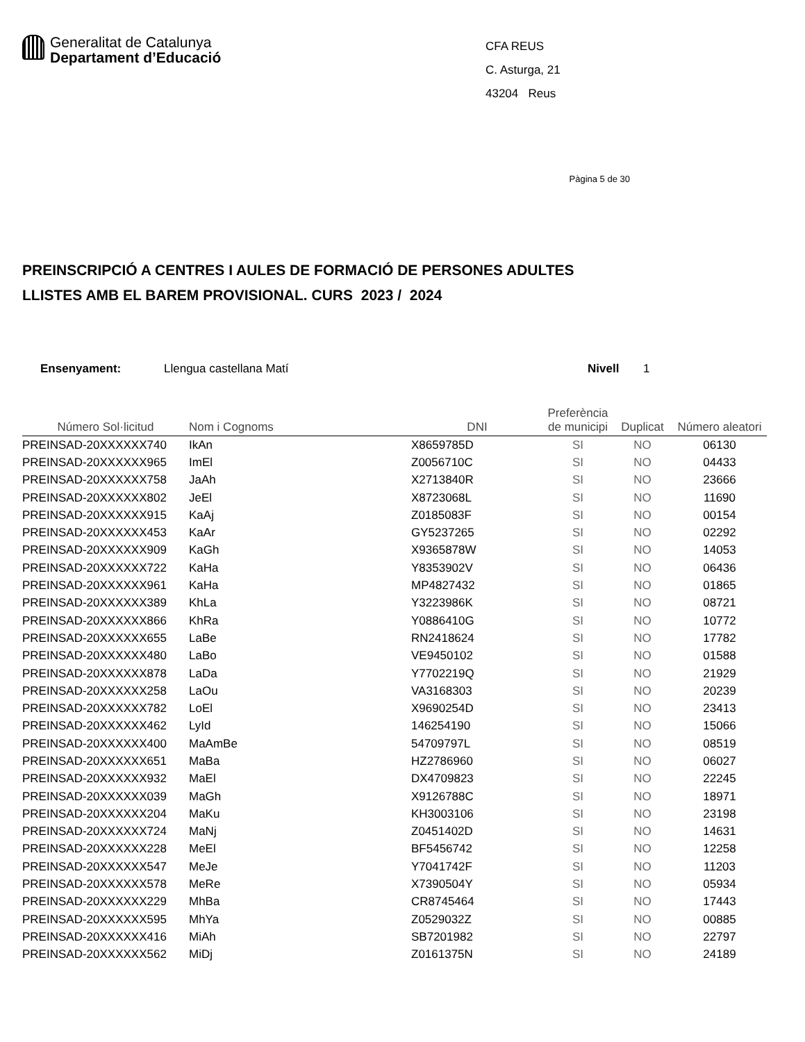Generalitat de Catalunya
Departament d’Educació
CFA REUS
C. Asturga, 21
43204 Reus
Pàgina 5 de 30
PREINSCRIPCIÓ A CENTRES I AULES DE FORMACIÓ DE PERSONES ADULTES
LLISTES AMB EL BAREM PROVISIONAL. CURS 2023 / 2024
Ensenyament: Llengua castellana Matí Nivell 1
| Número Sol·licitud | Nom i Cognoms | DNI | Preferència de municipi | Duplicat | Número aleatori |
| --- | --- | --- | --- | --- | --- |
| PREINSAD-20XXXXXX740 | IkAn | X8659785D | SI | NO | 06130 |
| PREINSAD-20XXXXXX965 | ImEl | Z0056710C | SI | NO | 04433 |
| PREINSAD-20XXXXXX758 | JaAh | X2713840R | SI | NO | 23666 |
| PREINSAD-20XXXXXX802 | JeEl | X8723068L | SI | NO | 11690 |
| PREINSAD-20XXXXXX915 | KaAj | Z0185083F | SI | NO | 00154 |
| PREINSAD-20XXXXXX453 | KaAr | GY5237265 | SI | NO | 02292 |
| PREINSAD-20XXXXXX909 | KaGh | X9365878W | SI | NO | 14053 |
| PREINSAD-20XXXXXX722 | KaHa | Y8353902V | SI | NO | 06436 |
| PREINSAD-20XXXXXX961 | KaHa | MP4827432 | SI | NO | 01865 |
| PREINSAD-20XXXXXX389 | KhLa | Y3223986K | SI | NO | 08721 |
| PREINSAD-20XXXXXX866 | KhRa | Y0886410G | SI | NO | 10772 |
| PREINSAD-20XXXXXX655 | LaBe | RN2418624 | SI | NO | 17782 |
| PREINSAD-20XXXXXX480 | LaBo | VE9450102 | SI | NO | 01588 |
| PREINSAD-20XXXXXX878 | LaDa | Y7702219Q | SI | NO | 21929 |
| PREINSAD-20XXXXXX258 | LaOu | VA3168303 | SI | NO | 20239 |
| PREINSAD-20XXXXXX782 | LoEl | X9690254D | SI | NO | 23413 |
| PREINSAD-20XXXXXX462 | LyId | 146254190 | SI | NO | 15066 |
| PREINSAD-20XXXXXX400 | MaAmBe | 54709797L | SI | NO | 08519 |
| PREINSAD-20XXXXXX651 | MaBa | HZ2786960 | SI | NO | 06027 |
| PREINSAD-20XXXXXX932 | MaEl | DX4709823 | SI | NO | 22245 |
| PREINSAD-20XXXXXX039 | MaGh | X9126788C | SI | NO | 18971 |
| PREINSAD-20XXXXXX204 | MaKu | KH3003106 | SI | NO | 23198 |
| PREINSAD-20XXXXXX724 | MaNj | Z0451402D | SI | NO | 14631 |
| PREINSAD-20XXXXXX228 | MeEl | BF5456742 | SI | NO | 12258 |
| PREINSAD-20XXXXXX547 | MeJe | Y7041742F | SI | NO | 11203 |
| PREINSAD-20XXXXXX578 | MeRe | X7390504Y | SI | NO | 05934 |
| PREINSAD-20XXXXXX229 | MhBa | CR8745464 | SI | NO | 17443 |
| PREINSAD-20XXXXXX595 | MhYa | Z0529032Z | SI | NO | 00885 |
| PREINSAD-20XXXXXX416 | MiAh | SB7201982 | SI | NO | 22797 |
| PREINSAD-20XXXXXX562 | MiDj | Z0161375N | SI | NO | 24189 |